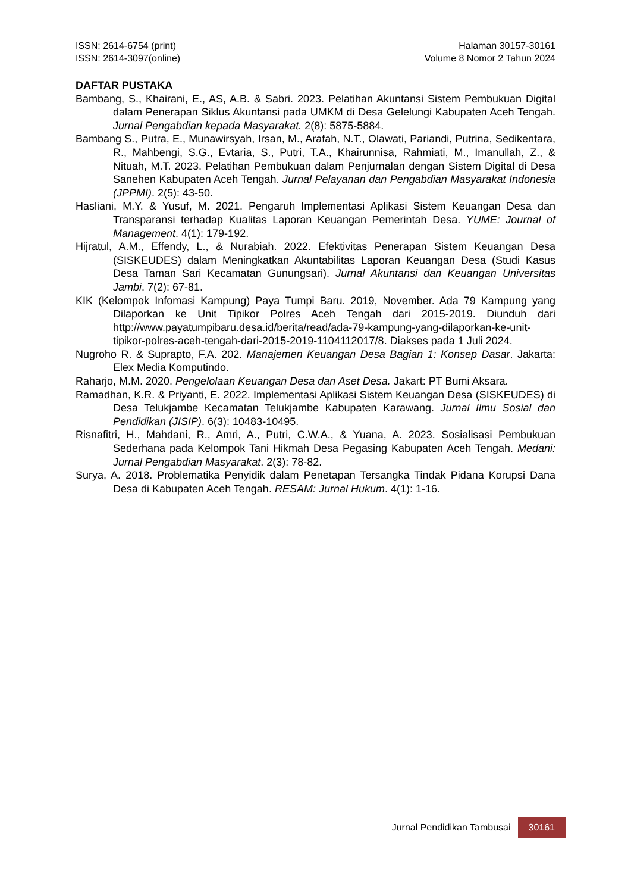ISSN: 2614-6754 (print)
ISSN: 2614-3097(online)
Halaman 30157-30161
Volume 8 Nomor 2 Tahun 2024
DAFTAR PUSTAKA
Bambang, S., Khairani, E., AS, A.B. & Sabri. 2023. Pelatihan Akuntansi Sistem Pembukuan Digital dalam Penerapan Siklus Akuntansi pada UMKM di Desa Gelelungi Kabupaten Aceh Tengah. Jurnal Pengabdian kepada Masyarakat. 2(8): 5875-5884.
Bambang S., Putra, E., Munawirsyah, Irsan, M., Arafah, N.T., Olawati, Pariandi, Putrina, Sedikentara, R., Mahbengi, S.G., Evtaria, S., Putri, T.A., Khairunnisa, Rahmiati, M., Imanullah, Z., & Nituah, M.T. 2023. Pelatihan Pembukuan dalam Penjurnalan dengan Sistem Digital di Desa Sanehen Kabupaten Aceh Tengah. Jurnal Pelayanan dan Pengabdian Masyarakat Indonesia (JPPMI). 2(5): 43-50.
Hasliani, M.Y. & Yusuf, M. 2021. Pengaruh Implementasi Aplikasi Sistem Keuangan Desa dan Transparansi terhadap Kualitas Laporan Keuangan Pemerintah Desa. YUME: Journal of Management. 4(1): 179-192.
Hijratul, A.M., Effendy, L., & Nurabiah. 2022. Efektivitas Penerapan Sistem Keuangan Desa (SISKEUDES) dalam Meningkatkan Akuntabilitas Laporan Keuangan Desa (Studi Kasus Desa Taman Sari Kecamatan Gunungsari). Jurnal Akuntansi dan Keuangan Universitas Jambi. 7(2): 67-81.
KIK (Kelompok Infomasi Kampung) Paya Tumpi Baru. 2019, November. Ada 79 Kampung yang Dilaporkan ke Unit Tipikor Polres Aceh Tengah dari 2015-2019. Diunduh dari http://www.payatumpibaru.desa.id/berita/read/ada-79-kampung-yang-dilaporkan-ke-unit-tipikor-polres-aceh-tengah-dari-2015-2019-1104112017/8. Diakses pada 1 Juli 2024.
Nugroho R. & Suprapto, F.A. 202. Manajemen Keuangan Desa Bagian 1: Konsep Dasar. Jakarta: Elex Media Komputindo.
Raharjo, M.M. 2020. Pengelolaan Keuangan Desa dan Aset Desa. Jakart: PT Bumi Aksara.
Ramadhan, K.R. & Priyanti, E. 2022. Implementasi Aplikasi Sistem Keuangan Desa (SISKEUDES) di Desa Telukjambe Kecamatan Telukjambe Kabupaten Karawang. Jurnal Ilmu Sosial dan Pendidikan (JISIP). 6(3): 10483-10495.
Risnafitri, H., Mahdani, R., Amri, A., Putri, C.W.A., & Yuana, A. 2023. Sosialisasi Pembukuan Sederhana pada Kelompok Tani Hikmah Desa Pegasing Kabupaten Aceh Tengah. Medani: Jurnal Pengabdian Masyarakat. 2(3): 78-82.
Surya, A. 2018. Problematika Penyidik dalam Penetapan Tersangka Tindak Pidana Korupsi Dana Desa di Kabupaten Aceh Tengah. RESAM: Jurnal Hukum. 4(1): 1-16.
Jurnal Pendidikan Tambusai
30161